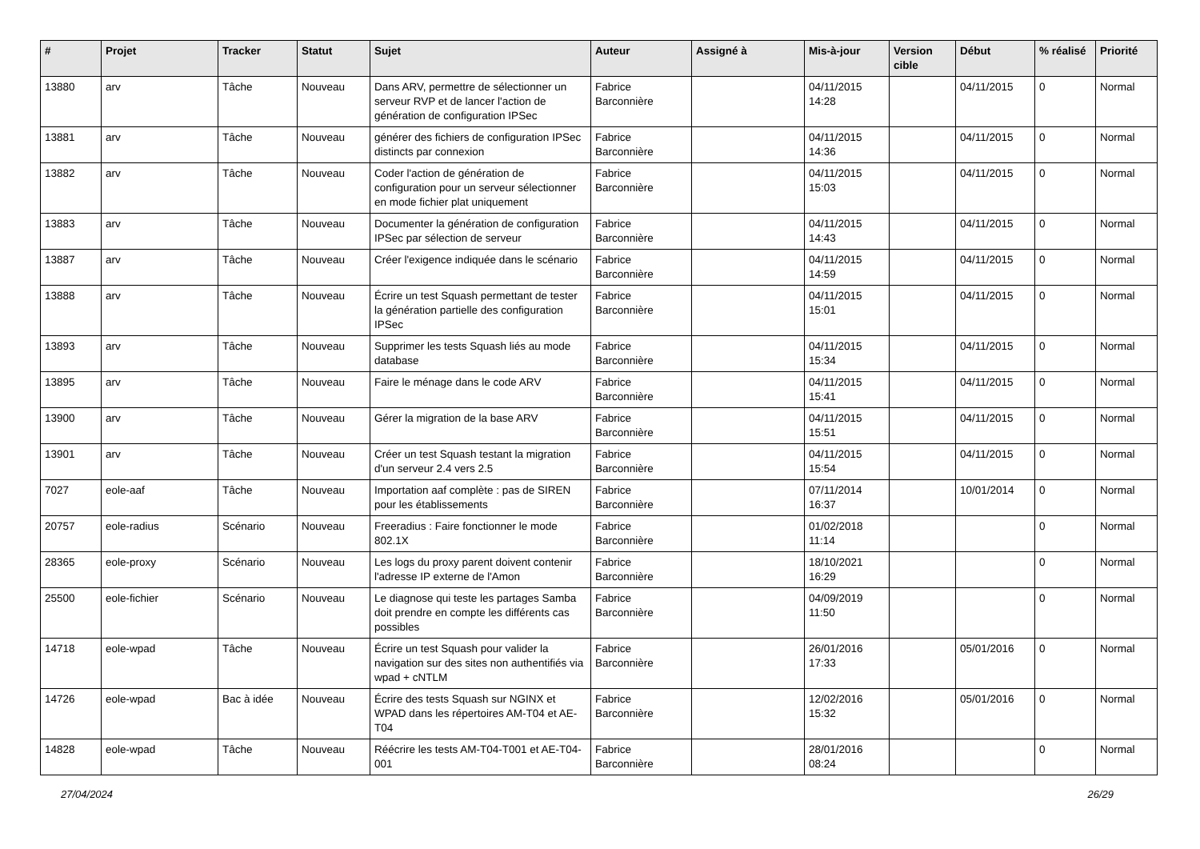| # | Projet | Tracker | Statut | Sujet | Auteur | Assigné à | Mis-à-jour | Version cible | Début | % réalisé | Priorité |
| --- | --- | --- | --- | --- | --- | --- | --- | --- | --- | --- | --- |
| 13880 | arv | Tâche | Nouveau | Dans ARV, permettre de sélectionner un serveur RVP et de lancer l'action de génération de configuration IPSec | Fabrice Barconnière | | 04/11/2015 14:28 | | 04/11/2015 | 0 | Normal |
| 13881 | arv | Tâche | Nouveau | générer des fichiers de configuration IPSec distincts par connexion | Fabrice Barconnière | | 04/11/2015 14:36 | | 04/11/2015 | 0 | Normal |
| 13882 | arv | Tâche | Nouveau | Coder l'action de génération de configuration pour un serveur sélectionner en mode fichier plat uniquement | Fabrice Barconnière | | 04/11/2015 15:03 | | 04/11/2015 | 0 | Normal |
| 13883 | arv | Tâche | Nouveau | Documenter la génération de configuration IPSec par sélection de serveur | Fabrice Barconnière | | 04/11/2015 14:43 | | 04/11/2015 | 0 | Normal |
| 13887 | arv | Tâche | Nouveau | Créer l'exigence indiquée dans le scénario | Fabrice Barconnière | | 04/11/2015 14:59 | | 04/11/2015 | 0 | Normal |
| 13888 | arv | Tâche | Nouveau | Écrire un test Squash permettant de tester la génération partielle des configuration IPSec | Fabrice Barconnière | | 04/11/2015 15:01 | | 04/11/2015 | 0 | Normal |
| 13893 | arv | Tâche | Nouveau | Supprimer les tests Squash liés au mode database | Fabrice Barconnière | | 04/11/2015 15:34 | | 04/11/2015 | 0 | Normal |
| 13895 | arv | Tâche | Nouveau | Faire le ménage dans le code ARV | Fabrice Barconnière | | 04/11/2015 15:41 | | 04/11/2015 | 0 | Normal |
| 13900 | arv | Tâche | Nouveau | Gérer la migration de la base ARV | Fabrice Barconnière | | 04/11/2015 15:51 | | 04/11/2015 | 0 | Normal |
| 13901 | arv | Tâche | Nouveau | Créer un test Squash testant la migration d'un serveur 2.4 vers 2.5 | Fabrice Barconnière | | 04/11/2015 15:54 | | 04/11/2015 | 0 | Normal |
| 7027 | eole-aaf | Tâche | Nouveau | Importation aaf complète : pas de SIREN pour les établissements | Fabrice Barconnière | | 07/11/2014 16:37 | | 10/01/2014 | 0 | Normal |
| 20757 | eole-radius | Scénario | Nouveau | Freeradius : Faire fonctionner le mode 802.1X | Fabrice Barconnière | | 01/02/2018 11:14 | | | 0 | Normal |
| 28365 | eole-proxy | Scénario | Nouveau | Les logs du proxy parent doivent contenir l'adresse IP externe de l'Amon | Fabrice Barconnière | | 18/10/2021 16:29 | | | 0 | Normal |
| 25500 | eole-fichier | Scénario | Nouveau | Le diagnose qui teste les partages Samba doit prendre en compte les différents cas possibles | Fabrice Barconnière | | 04/09/2019 11:50 | | | 0 | Normal |
| 14718 | eole-wpad | Tâche | Nouveau | Écrire un test Squash pour valider la navigation sur des sites non authentifiés via wpad + cNTLM | Fabrice Barconnière | | 26/01/2016 17:33 | | 05/01/2016 | 0 | Normal |
| 14726 | eole-wpad | Bac à idée | Nouveau | Écrire des tests Squash sur NGINX et WPAD dans les répertoires AM-T04 et AE-T04 | Fabrice Barconnière | | 12/02/2016 15:32 | | 05/01/2016 | 0 | Normal |
| 14828 | eole-wpad | Tâche | Nouveau | Réécrire les tests AM-T04-T001 et AE-T04-001 | Fabrice Barconnière | | 28/01/2016 08:24 | | | 0 | Normal |
27/04/2024 26/29